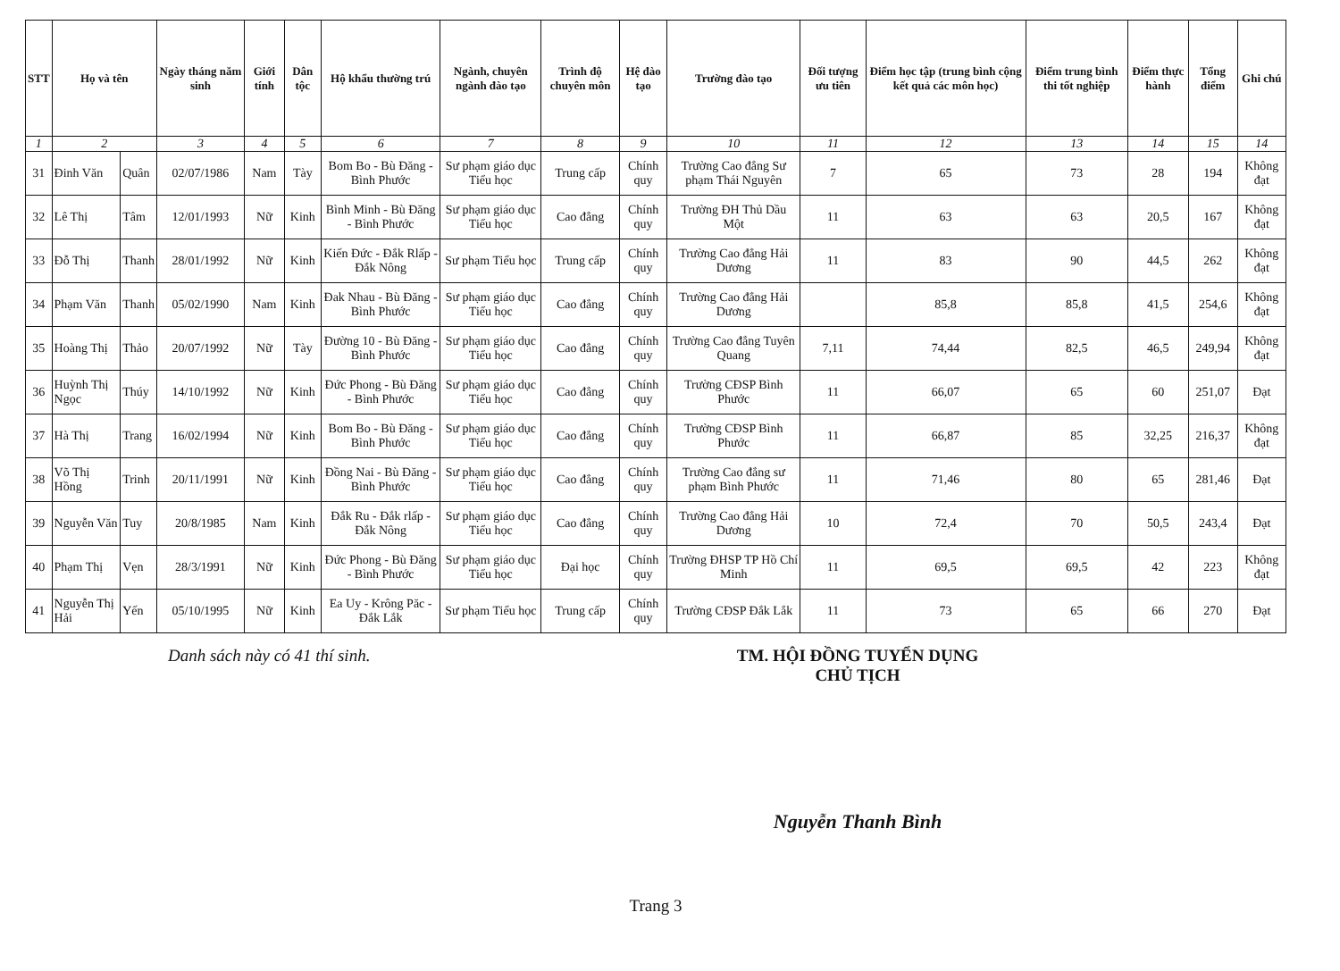| STT | Họ và tên | | Ngày tháng năm sinh | Giới tính | Dân tộc | Hộ khẩu thường trú | Ngành, chuyên ngành đào tạo | Trình độ chuyên môn | Hệ đào tạo | Trường đào tạo | Đối tượng ưu tiên | Điểm học tập (trung bình cộng kết quả các môn học) | Điểm trung bình thi tốt nghiệp | Điểm thực hành | Tổng điểm | Ghi chú |
| --- | --- | --- | --- | --- | --- | --- | --- | --- | --- | --- | --- | --- | --- | --- | --- | --- |
| 1 | 2 | | 3 | 4 | 5 | 6 | 7 | 8 | 9 | 10 | 11 | 12 | 13 | 14 | 15 | 14 |
| 31 | Đinh Văn | Quân | 02/07/1986 | Nam | Tày | Bom Bo - Bù Đăng - Bình Phước | Sư phạm giáo dục Tiểu học | Trung cấp | Chính quy | Trường Cao đẳng Sư phạm Thái Nguyên | 7 | 65 | 73 | 28 | 194 | Không đạt |
| 32 | Lê Thị | Tâm | 12/01/1993 | Nữ | Kinh | Bình Minh - Bù Đăng - Bình Phước | Sư phạm giáo dục Tiểu học | Cao đẳng | Chính quy | Trường ĐH Thủ Dầu Một | 11 | 63 | 63 | 20,5 | 167 | Không đạt |
| 33 | Đỗ Thị | Thanh | 28/01/1992 | Nữ | Kinh | Kiến Đức - Đắk Rlấp - Đắk Nông | Sư phạm Tiểu học | Trung cấp | Chính quy | Trường Cao đẳng Hải Dương | 11 | 83 | 90 | 44,5 | 262 | Không đạt |
| 34 | Phạm Văn | Thanh | 05/02/1990 | Nam | Kinh | Đak Nhau - Bù Đăng - Bình Phước | Sư phạm giáo dục Tiểu học | Cao đẳng | Chính quy | Trường Cao đẳng Hải Dương | | 85,8 | 85,8 | 41,5 | 254,6 | Không đạt |
| 35 | Hoàng Thị | Thảo | 20/07/1992 | Nữ | Tày | Đường 10 - Bù Đăng - Bình Phước | Sư phạm giáo dục Tiểu học | Cao đẳng | Chính quy | Trường Cao đẳng Tuyên Quang | 7,11 | 74,44 | 82,5 | 46,5 | 249,94 | Không đạt |
| 36 | Huỳnh Thị Ngọc | Thúy | 14/10/1992 | Nữ | Kinh | Đức Phong - Bù Đăng - Bình Phước | Sư phạm giáo dục Tiểu học | Cao đẳng | Chính quy | Trường CĐSP Bình Phước | 11 | 66,07 | 65 | 60 | 251,07 | Đạt |
| 37 | Hà Thị | Trang | 16/02/1994 | Nữ | Kinh | Bom Bo - Bù Đăng - Bình Phước | Sư phạm giáo dục Tiểu học | Cao đẳng | Chính quy | Trường CĐSP Bình Phước | 11 | 66,87 | 85 | 32,25 | 216,37 | Không đạt |
| 38 | Võ Thị Hồng | Trinh | 20/11/1991 | Nữ | Kinh | Đồng Nai - Bù Đăng - Bình Phước | Sư phạm giáo dục Tiểu học | Cao đẳng | Chính quy | Trường Cao đẳng sư phạm Bình Phước | 11 | 71,46 | 80 | 65 | 281,46 | Đạt |
| 39 | Nguyễn Văn | Tuy | 20/8/1985 | Nam | Kinh | Đắk Ru - Đắk rlấp - Đắk Nông | Sư phạm giáo dục Tiểu học | Cao đẳng | Chính quy | Trường Cao đẳng Hải Dương | 10 | 72,4 | 70 | 50,5 | 243,4 | Đạt |
| 40 | Phạm Thị | Vẹn | 28/3/1991 | Nữ | Kinh | Đức Phong - Bù Đăng - Bình Phước | Sư phạm giáo dục Tiểu học | Đại học | Chính quy | Trường ĐHSP TP Hồ Chí Minh | 11 | 69,5 | 69,5 | 42 | 223 | Không đạt |
| 41 | Nguyễn Thị Hải | Yến | 05/10/1995 | Nữ | Kinh | Ea Uy - Krông Păc - Đắk Lắk | Sư phạm Tiểu học | Trung cấp | Chính quy | Trường CĐSP Đắk Lắk | 11 | 73 | 65 | 66 | 270 | Đạt |
Danh sách này có 41 thí sinh. TM. HỘI ĐỒNG TUYỂN DỤNG
CHỦ TỊCH
Nguyễn Thanh Bình
Trang 3